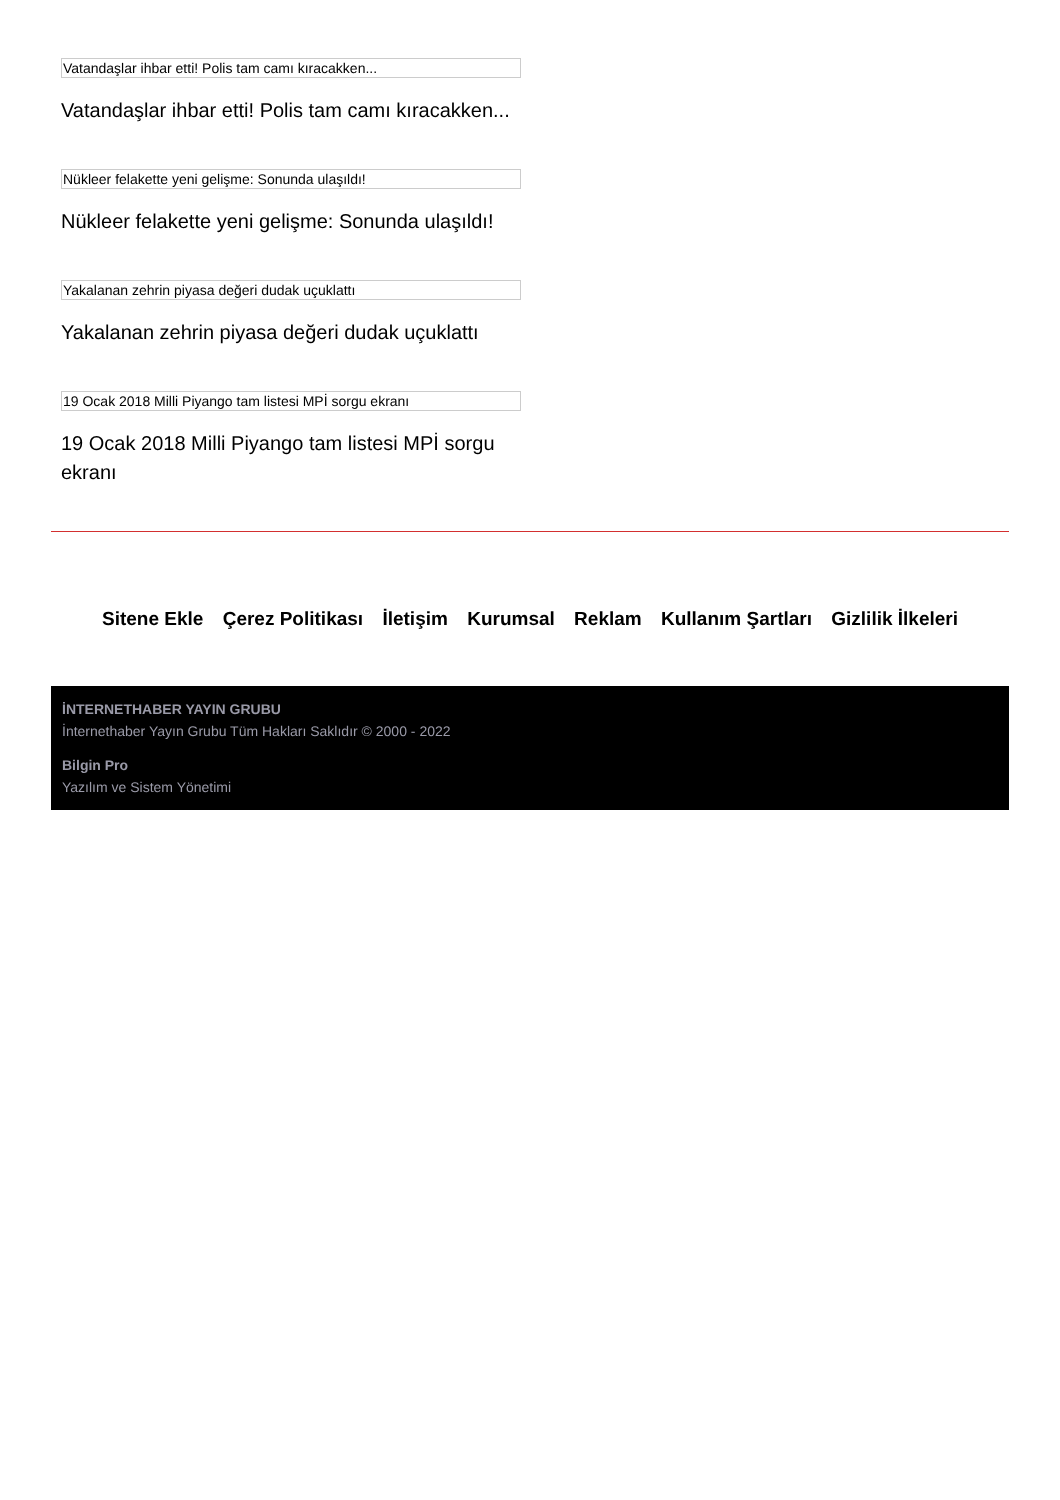Vatandaşlar ihbar etti! Polis tam camı kıracakken...
Vatandaşlar ihbar etti! Polis tam camı kıracakken...
Nükleer felakette yeni gelişme: Sonunda ulaşıldı!
Nükleer felakette yeni gelişme: Sonunda ulaşıldı!
Yakalanan zehrin piyasa değeri dudak uçuklattı
Yakalanan zehrin piyasa değeri dudak uçuklattı
19 Ocak 2018 Milli Piyango tam listesi MPİ sorgu ekranı
19 Ocak 2018 Milli Piyango tam listesi MPİ sorgu ekranı
Sitene Ekle Çerez Politikası İletişim Kurumsal Reklam Kullanım Şartları Gizlilik İlkeleri
İNTERNETHABER YAYIN GRUBU
İnternethaber Yayın Grubu Tüm Hakları Saklıdır © 2000 - 2022
Bilgin Pro
Yazılım ve Sistem Yönetimi